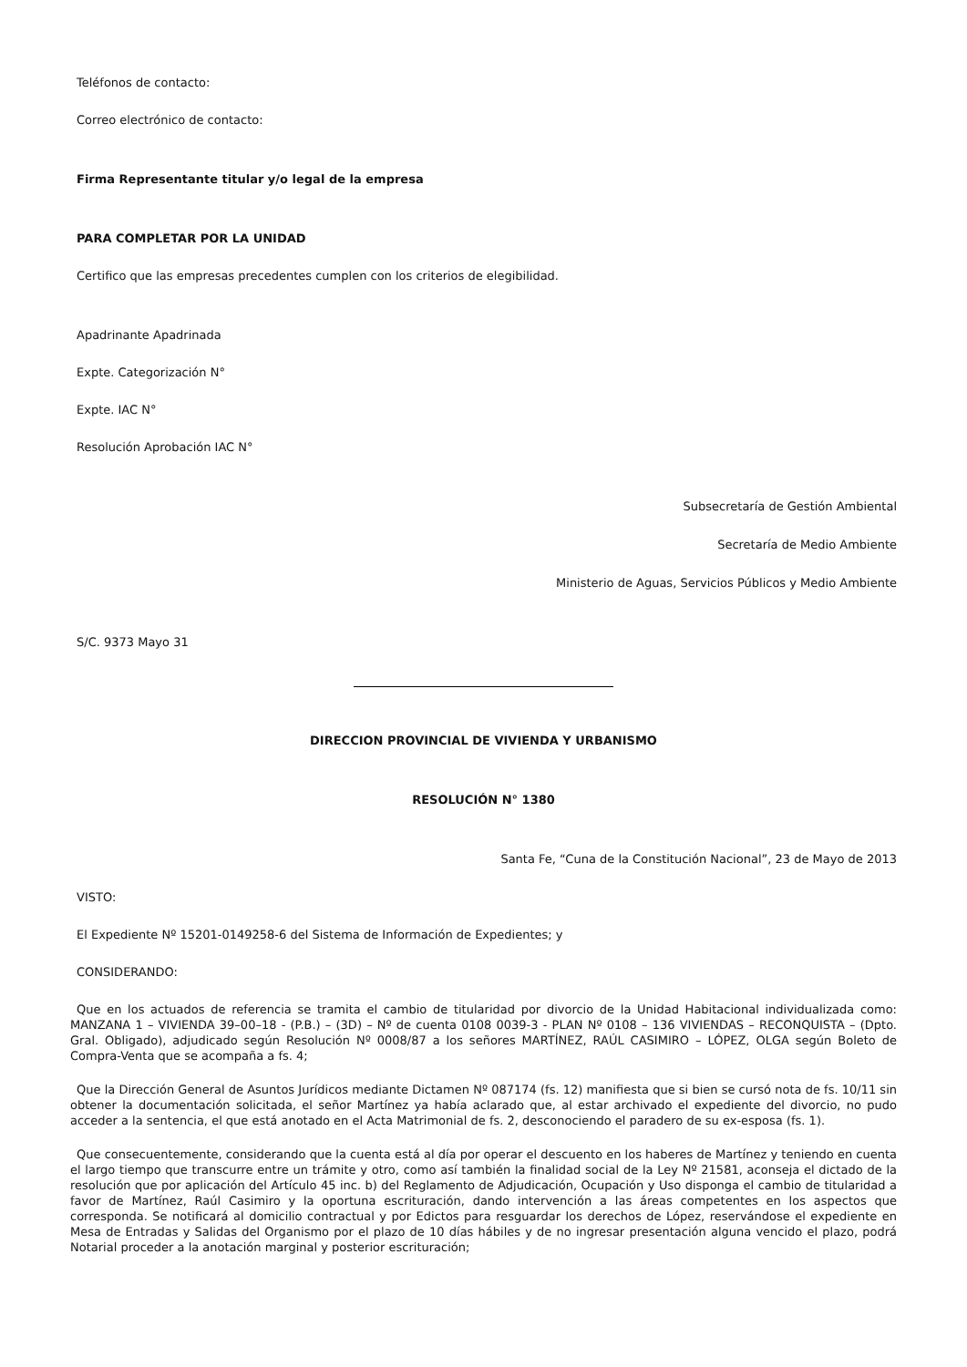Teléfonos de contacto:
Correo electrónico de contacto:
Firma Representante titular y/o legal de la empresa
PARA COMPLETAR POR LA UNIDAD
Certifico que las empresas precedentes cumplen con los criterios de elegibilidad.
Apadrinante Apadrinada
Expte. Categorización N°
Expte. IAC N°
Resolución Aprobación IAC N°
Subsecretaría de Gestión Ambiental
Secretaría de Medio Ambiente
Ministerio de Aguas, Servicios Públicos y Medio Ambiente
S/C. 9373 Mayo 31
DIRECCION PROVINCIAL DE VIVIENDA Y URBANISMO
RESOLUCIÓN N° 1380
Santa Fe, “Cuna de la Constitución Nacional”, 23 de Mayo de 2013
VISTO:
El Expediente Nº 15201-0149258-6 del Sistema de Información de Expedientes; y
CONSIDERANDO:
Que en los actuados de referencia se tramita el cambio de titularidad por divorcio de la Unidad Habitacional individualizada como: MANZANA 1 – VIVIENDA 39–00–18 - (P.B.) – (3D) – Nº de cuenta 0108 0039-3 - PLAN Nº 0108 – 136 VIVIENDAS – RECONQUISTA – (Dpto. Gral. Obligado), adjudicado según Resolución Nº 0008/87 a los señores MARTÍNEZ, RAÚL CASIMIRO – LÓPEZ, OLGA según Boleto de Compra-Venta que se acompaña a fs. 4;
Que la Dirección General de Asuntos Jurídicos mediante Dictamen Nº 087174 (fs. 12) manifiesta que si bien se cursó nota de fs. 10/11 sin obtener la documentación solicitada, el señor Martínez ya había aclarado que, al estar archivado el expediente del divorcio, no pudo acceder a la sentencia, el que está anotado en el Acta Matrimonial de fs. 2, desconociendo el paradero de su ex-esposa (fs. 1).
Que consecuentemente, considerando que la cuenta está al día por operar el descuento en los haberes de Martínez y teniendo en cuenta el largo tiempo que transcurre entre un trámite y otro, como así también la finalidad social de la Ley Nº 21581, aconseja el dictado de la resolución que por aplicación del Artículo 45 inc. b) del Reglamento de Adjudicación, Ocupación y Uso disponga el cambio de titularidad a favor de Martínez, Raúl Casimiro y la oportuna escrituración, dando intervención a las áreas competentes en los aspectos que corresponda. Se notificará al domicilio contractual y por Edictos para resguardar los derechos de López, reservándose el expediente en Mesa de Entradas y Salidas del Organismo por el plazo de 10 días hábiles y de no ingresar presentación alguna vencido el plazo, podrá Notarial proceder a la anotación marginal y posterior escrituración;